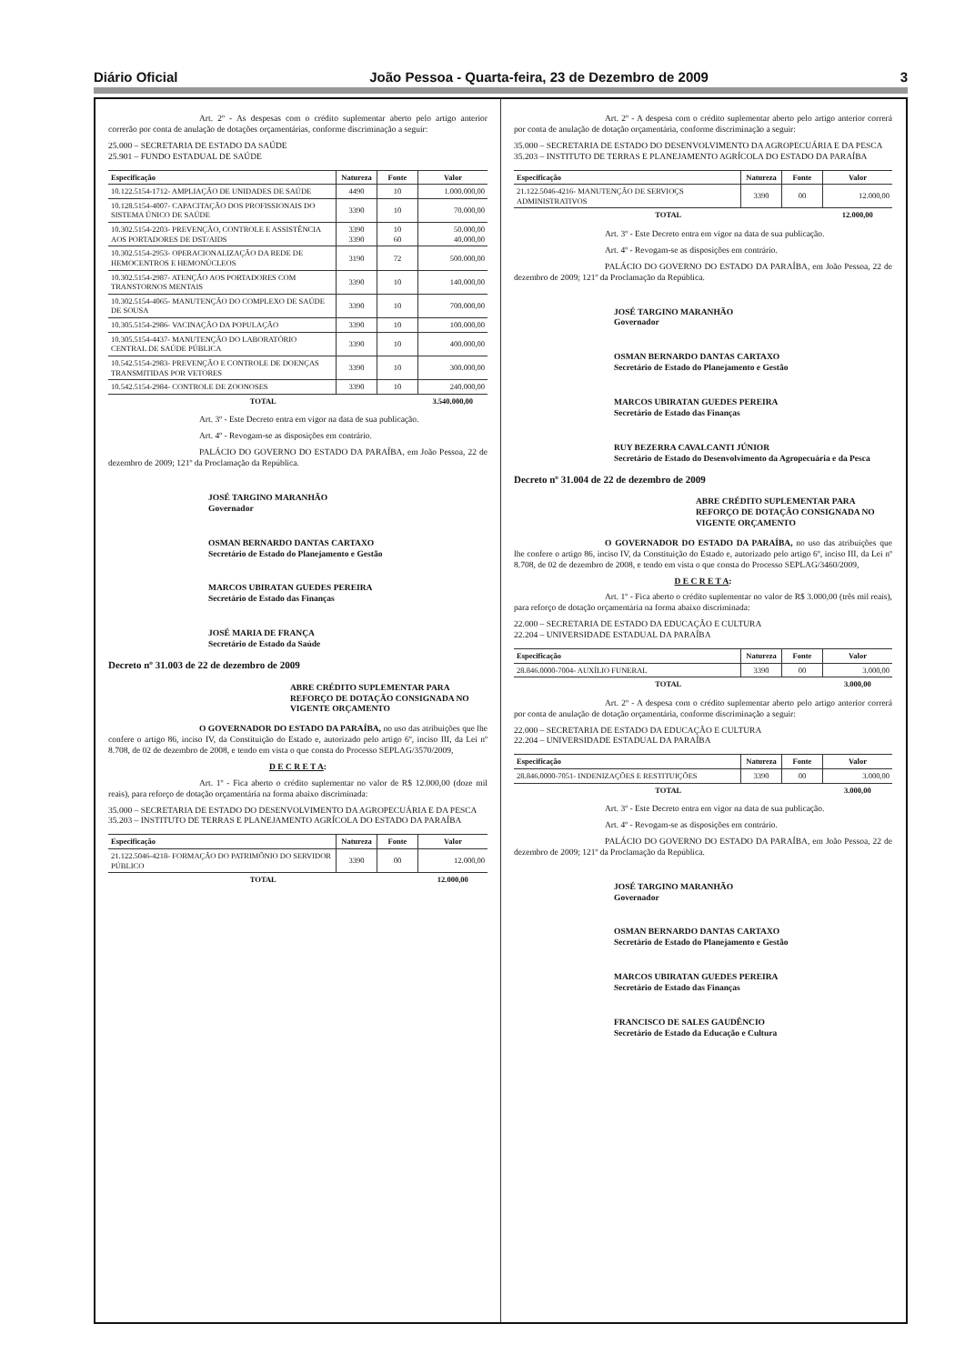Diário Oficial João Pessoa - Quarta-feira, 23 de Dezembro de 2009 3
Art. 2º - As despesas com o crédito suplementar aberto pelo artigo anterior correrão por conta de anulação de dotações orçamentárias, conforme discriminação a seguir:
25.000 – SECRETARIA DE ESTADO DA SAÚDE
25.901 – FUNDO ESTADUAL DE SAÚDE
| Especificação | Natureza | Fonte | Valor |
| --- | --- | --- | --- |
| 10.122.5154-1712- AMPLIAÇÃO DE UNIDADES DE SAÚDE | 4490 | 10 | 1.000.000,00 |
| 10.128.5154-4007- CAPACITAÇÃO DOS PROFISSIONAIS DO SISTEMA ÚNICO DE SAÚDE | 3390 | 10 | 70.000,00 |
| 10.302.5154-2203- PREVENÇÃO, CONTROLE E ASSISTÊNCIA AOS PORTADORES DE DST/AIDS | 3390 3390 | 10 60 | 50.000,00 40.000,00 |
| 10.302.5154-2953- OPERACIONALIZAÇÃO DA REDE DE HEMOCENTROS E HEMONÚCLEOS | 3190 | 72 | 500.000,00 |
| 10.302.5154-2987- ATENÇÃO AOS PORTADORES COM TRANSTORNOS MENTAIS | 3390 | 10 | 140.000,00 |
| 10.302.5154-4065- MANUTENÇÃO DO COMPLEXO DE SAÚDE DE SOUSA | 3390 | 10 | 700.000,00 |
| 10.305.5154-2986- VACINAÇÃO DA POPULAÇÃO | 3390 | 10 | 100.000,00 |
| 10.305.5154-4437- MANUTENÇÃO DO LABORATÓRIO CENTRAL DE SAÚDE PÚBLICA | 3390 | 10 | 400.000,00 |
| 10.542.5154-2983- PREVENÇÃO E CONTROLE DE DOENÇAS TRANSMITIDAS POR VETORES | 3390 | 10 | 300.000,00 |
| 10.542.5154-2984- CONTROLE DE ZOONOSES | 3390 | 10 | 240.000,00 |
| TOTAL | | | 3.540.000,00 |
Art. 3º - Este Decreto entra em vigor na data de sua publicação.
Art. 4º - Revogam-se as disposições em contrário.
PALÁCIO DO GOVERNO DO ESTADO DA PARAÍBA, em João Pessoa, 22 de dezembro de 2009; 121º da Proclamação da República.
JOSÉ TARGINO MARANHÃO
Governador
OSMAN BERNARDO DANTAS CARTAXO
Secretário de Estado do Planejamento e Gestão
MARCOS UBIRATAN GUEDES PEREIRA
Secretário de Estado das Finanças
JOSÉ MARIA DE FRANÇA
Secretário de Estado da Saúde
Decreto nº 31.003 de 22 de dezembro de 2009
ABRE CRÉDITO SUPLEMENTAR PARA REFORÇO DE DOTAÇÃO CONSIGNADA NO VIGENTE ORÇAMENTO
O GOVERNADOR DO ESTADO DA PARAÍBA, no uso das atribuições que lhe confere o artigo 86, inciso IV, da Constituição do Estado e, autorizado pelo artigo 6º, inciso III, da Lei nº 8.708, de 02 de dezembro de 2008, e tendo em vista o que consta do Processo SEPLAG/3570/2009,
D E C R E T A:
Art. 1º - Fica aberto o crédito suplementar no valor de R$ 12.000,00 (doze mil reais), para reforço de dotação orçamentária na forma abaixo discriminada:
35.000 – SECRETARIA DE ESTADO DO DESENVOLVIMENTO DA AGROPECUÁRIA E DA PESCA
35.203 – INSTITUTO DE TERRAS E PLANEJAMENTO AGRÍCOLA DO ESTADO DA PARAÍBA
| Especificação | Natureza | Fonte | Valor |
| --- | --- | --- | --- |
| 21.122.5046-4218- FORMAÇÃO DO PATRIMÔNIO DO SERVIDOR PÚBLICO | 3390 | 00 | 12.000,00 |
| TOTAL | | | 12.000,00 |
Art. 2º - A despesa com o crédito suplementar aberto pelo artigo anterior correrá por conta de anulação de dotação orçamentária, conforme discriminação a seguir:
35.000 – SECRETARIA DE ESTADO DO DESENVOLVIMENTO DA AGROPECUÁRIA E DA PESCA
35.203 – INSTITUTO DE TERRAS E PLANEJAMENTO AGRÍCOLA DO ESTADO DA PARAÍBA
| Especificação | Natureza | Fonte | Valor |
| --- | --- | --- | --- |
| 21.122.5046-4216- MANUTENÇÃO DE SERVIOÇS ADMINISTRATIVOS | 3390 | 00 | 12.000,00 |
| TOTAL | | | 12.000,00 |
Art. 3º - Este Decreto entra em vigor na data de sua publicação.
Art. 4º - Revogam-se as disposições em contrário.
PALÁCIO DO GOVERNO DO ESTADO DA PARAÍBA, em João Pessoa, 22 de dezembro de 2009; 121º da Proclamação da República.
JOSÉ TARGINO MARANHÃO
Governador
OSMAN BERNARDO DANTAS CARTAXO
Secretário de Estado do Planejamento e Gestão
MARCOS UBIRATAN GUEDES PEREIRA
Secretário de Estado das Finanças
RUY BEZERRA CAVALCANTI JÚNIOR
Secretário de Estado do Desenvolvimento da Agropecuária e da Pesca
Decreto nº 31.004 de 22 de dezembro de 2009
ABRE CRÉDITO SUPLEMENTAR PARA REFORÇO DE DOTAÇÃO CONSIGNADA NO VIGENTE ORÇAMENTO
O GOVERNADOR DO ESTADO DA PARAÍBA, no uso das atribuições que lhe confere o artigo 86, inciso IV, da Constituição do Estado e, autorizado pelo artigo 6º, inciso III, da Lei nº 8.708, de 02 de dezembro de 2008, e tendo em vista o que consta do Processo SEPLAG/3460/2009,
D E C R E T A:
Art. 1º - Fica aberto o crédito suplementar no valor de R$ 3.000,00 (três mil reais), para reforço de dotação orçamentária na forma abaixo discriminada:
22.000 – SECRETARIA DE ESTADO DA EDUCAÇÃO E CULTURA
22.204 – UNIVERSIDADE ESTADUAL DA PARAÍBA
| Especificação | Natureza | Fonte | Valor |
| --- | --- | --- | --- |
| 28.846.0000-7004- AUXÍLIO FUNERAL | 3390 | 00 | 3.000,00 |
| TOTAL | | | 3.000,00 |
Art. 2º - A despesa com o crédito suplementar aberto pelo artigo anterior correrá por conta de anulação de dotação orçamentária, conforme discriminação a seguir:
22.000 – SECRETARIA DE ESTADO DA EDUCAÇÃO E CULTURA
22.204 – UNIVERSIDADE ESTADUAL DA PARAÍBA
| Especificação | Natureza | Fonte | Valor |
| --- | --- | --- | --- |
| 28.846.0000-7051- INDENIZAÇÕES E RESTITUIÇÕES | 3390 | 00 | 3.000,00 |
| TOTAL | | | 3.000,00 |
Art. 3º - Este Decreto entra em vigor na data de sua publicação.
Art. 4º - Revogam-se as disposições em contrário.
PALÁCIO DO GOVERNO DO ESTADO DA PARAÍBA, em João Pessoa, 22 de dezembro de 2009; 121º da Proclamação da República.
JOSÉ TARGINO MARANHÃO
Governador
OSMAN BERNARDO DANTAS CARTAXO
Secretário de Estado do Planejamento e Gestão
MARCOS UBIRATAN GUEDES PEREIRA
Secretário de Estado das Finanças
FRANCISCO DE SALES GAUDÊNCIO
Secretário de Estado da Educação e Cultura